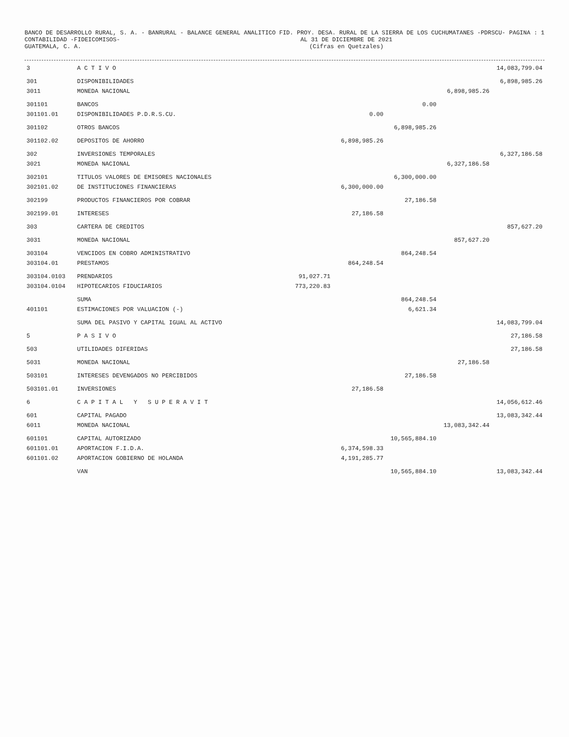BANCO DE DESARROLLO RURAL, S. A. - BANRURAL - CONTABILIDAD -FIDEICOMISOS- GUATEMALA, C. A.
BALANCE GENERAL ANALITICO FID. PROY. DESA. RURAL DE LA SIERRA DE LOS CUCHUMATANES -PDRSCU- AL 31 DE DICIEMBRE DE 2021 (Cifras en Quetzales)
PAGINA : 1
| 3 | A C T I V O | | | | | 14,083,799.04 |
| 301 | DISPONIBILIDADES | | | | | 6,898,985.26 |
| 3011 | MONEDA NACIONAL | | | | 6,898,985.26 | |
| 301101 | BANCOS | | | 0.00 | | |
| 301101.01 | DISPONIBILIDADES P.D.R.S.CU. | | 0.00 | | | |
| 301102 | OTROS BANCOS | | | 6,898,985.26 | | |
| 301102.02 | DEPOSITOS DE AHORRO | | 6,898,985.26 | | | |
| 302 | INVERSIONES TEMPORALES | | | | | 6,327,186.58 |
| 3021 | MONEDA NACIONAL | | | | 6,327,186.58 | |
| 302101 | TITULOS VALORES DE EMISORES NACIONALES | | | 6,300,000.00 | | |
| 302101.02 | DE INSTITUCIONES FINANCIERAS | | 6,300,000.00 | | | |
| 302199 | PRODUCTOS FINANCIEROS POR COBRAR | | | 27,186.58 | | |
| 302199.01 | INTERESES | | 27,186.58 | | | |
| 303 | CARTERA DE CREDITOS | | | | | 857,627.20 |
| 3031 | MONEDA NACIONAL | | | | 857,627.20 | |
| 303104 | VENCIDOS EN COBRO ADMINISTRATIVO | | | 864,248.54 | | |
| 303104.01 | PRESTAMOS | | 864,248.54 | | | |
| 303104.0103 | PRENDARIOS | 91,027.71 | | | | |
| 303104.0104 | HIPOTECARIOS FIDUCIARIOS | 773,220.83 | | | | |
| | SUMA | | | 864,248.54 | | |
| 401101 | ESTIMACIONES POR VALUACION (-) | | | 6,621.34 | | |
| | SUMA DEL PASIVO Y CAPITAL IGUAL AL ACTIVO | | | | | 14,083,799.04 |
| 5 | P A S I V O | | | | | 27,186.58 |
| 503 | UTILIDADES DIFERIDAS | | | | | 27,186.58 |
| 5031 | MONEDA NACIONAL | | | | 27,186.58 | |
| 503101 | INTERESES DEVENGADOS NO PERCIBIDOS | | | 27,186.58 | | |
| 503101.01 | INVERSIONES | | 27,186.58 | | | |
| 6 | C A P I T A L Y S U P E R A V I T | | | | | 14,056,612.46 |
| 601 | CAPITAL PAGADO | | | | | 13,083,342.44 |
| 6011 | MONEDA NACIONAL | | | | 13,083,342.44 | |
| 601101 | CAPITAL AUTORIZADO | | | 10,565,884.10 | | |
| 601101.01 | APORTACION F.I.D.A. | | 6,374,598.33 | | | |
| 601101.02 | APORTACION GOBIERNO DE HOLANDA | | 4,191,285.77 | | | |
| | VAN | | | 10,565,884.10 | | 13,083,342.44 |